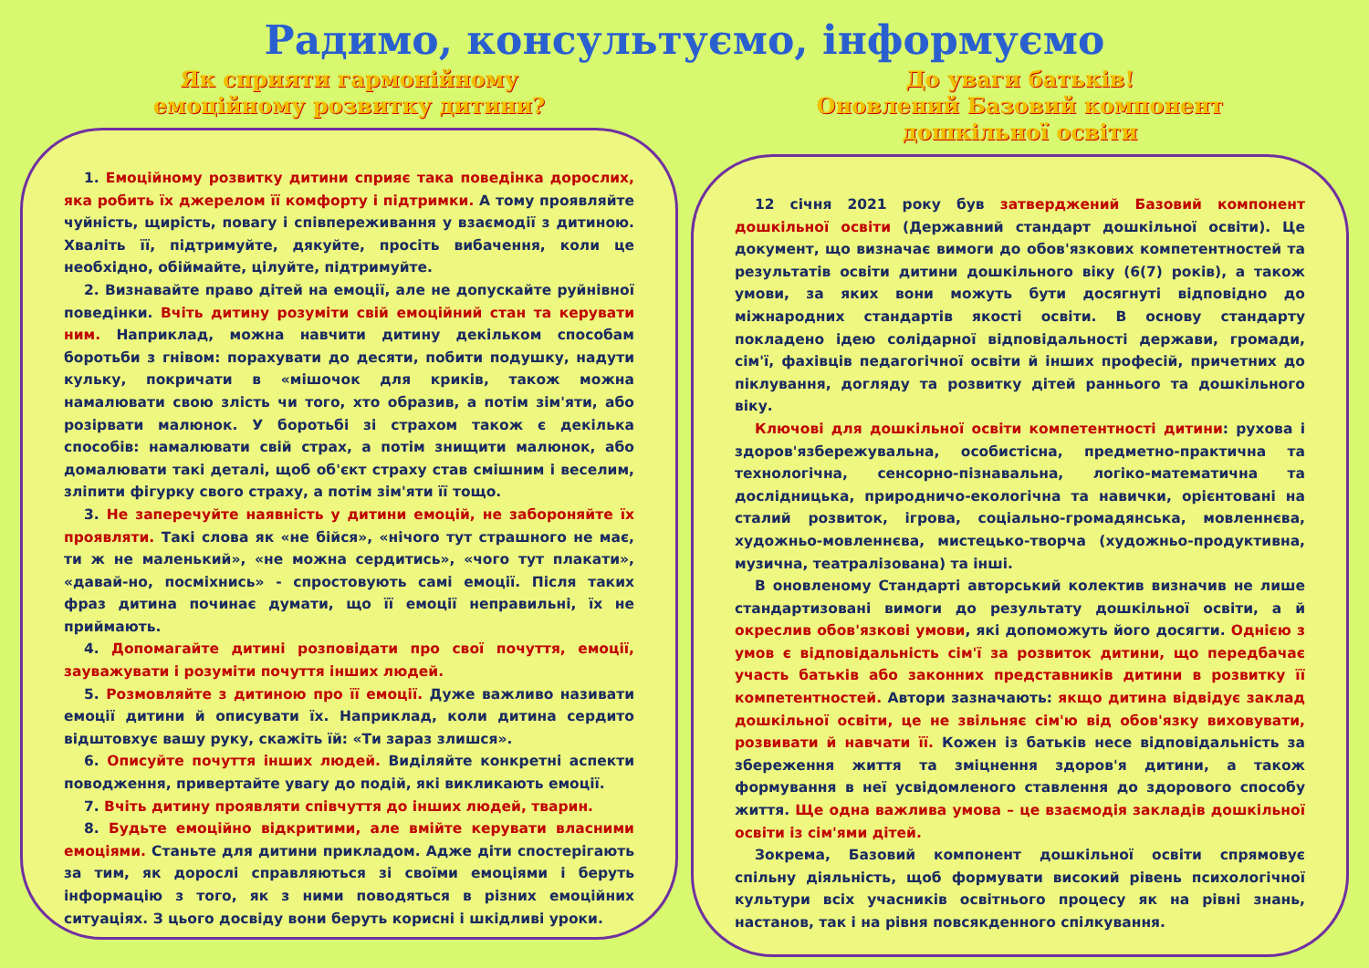Радимо, консультуємо, інформуємо
Як сприяти гармонійному
емоційному розвитку дитини?
1. Емоційному розвитку дитини сприяє така поведінка дорослих, яка робить їх джерелом її комфорту і підтримки. А тому проявляйте чуйність, щирість, повагу і співпереживання у взаємодії з дитиною. Хваліть її, підтримуйте, дякуйте, просіть вибачення, коли це необхідно, обіймайте, цілуйте, підтримуйте.
2. Визнавайте право дітей на емоції, але не допускайте руйнівної поведінки. Вчіть дитину розуміти свій емоційний стан та керувати ним. Наприклад, можна навчити дитину декільком способам боротьби з гнівом: порахувати до десяти, побити подушку, надути кульку, покричати в «мішочок для криків, також можна намалювати свою злість чи того, хто образив, а потім зім'яти, або розірвати малюнок. У боротьбі зі страхом також є декілька способів: намалювати свій страх, а потім знищити малюнок, або домалювати такі деталі, щоб об'єкт страху став смішним і веселим, зліпити фігурку свого страху, а потім зім'яти її тощо.
3. Не заперечуйте наявність у дитини емоцій, не забороняйте їх проявляти. Такі слова як «не бійся», «нічого тут страшного не має, ти ж не маленький», «не можна сердитись», «чого тут плакати», «давай-но, посміхнись» - спростовують самі емоції. Після таких фраз дитина починає думати, що її емоції неправильні, їх не приймають.
4. Допомагайте дитині розповідати про свої почуття, емоції, зауважувати і розуміти почуття інших людей.
5. Розмовляйте з дитиною про її емоції. Дуже важливо називати емоції дитини й описувати їх. Наприклад, коли дитина сердито відштовхує вашу руку, скажіть їй: «Ти зараз злишся».
6. Описуйте почуття інших людей. Виділяйте конкретні аспекти поводження, привертайте увагу до подій, які викликають емоції.
7. Вчіть дитину проявляти співчуття до інших людей, тварин.
8. Будьте емоційно відкритими, але вмійте керувати власними емоціями. Станьте для дитини прикладом. Адже діти спостерігають за тим, як дорослі справляються зі своїми емоціями і беруть інформацію з того, як з ними поводяться в різних емоційних ситуаціях. З цього досвіду вони беруть корисні і шкідливі уроки.
До уваги батьків!
Оновлений Базовий компонент
дошкільної освіти
12 січня 2021 року був затверджений Базовий компонент дошкільної освіти (Державний стандарт дошкільної освіти). Це документ, що визначає вимоги до обов'язкових компетентностей та результатів освіти дитини дошкільного віку (6(7) років), а також умови, за яких вони можуть бути досягнуті відповідно до міжнародних стандартів якості освіти. В основу стандарту покладено ідею солідарної відповідальності держави, громади, сім'ї, фахівців педагогічної освіти й інших професій, причетних до піклування, догляду та розвитку дітей раннього та дошкільного віку.
Ключові для дошкільної освіти компетентності дитини: рухова і здоров'язбережувальна, особистісна, предметно-практична та технологічна, сенсорно-пізнавальна, логіко-математична та дослідницька, природничо-екологічна та навички, орієнтовані на сталий розвиток, ігрова, соціально-громадянська, мовленнєва, художньо-мовленнєва, мистецько-творча (художньо-продуктивна, музична, театралізована) та інші.
В оновленому Стандарті авторський колектив визначив не лише стандартизовані вимоги до результату дошкільної освіти, а й окреслив обов'язкові умови, які допоможуть його досягти. Однією з умов є відповідальність сім'ї за розвиток дитини, що передбачає участь батьків або законних представників дитини в розвитку її компетентностей. Автори зазначають: якщо дитина відвідує заклад дошкільної освіти, це не звільняє сім'ю від обов'язку виховувати, розвивати й навчати її. Кожен із батьків несе відповідальність за збереження життя та зміцнення здоров'я дитини, а також формування в неї усвідомленого ставлення до здорового способу життя. Ще одна важлива умова – це взаємодія закладів дошкільної освіти із сім'ями дітей.
Зокрема, Базовий компонент дошкільної освіти спрямовує спільну діяльність, щоб формувати високий рівень психологічної культури всіх учасників освітнього процесу як на рівні знань, настанов, так і на рівня повсякденного спілкування.